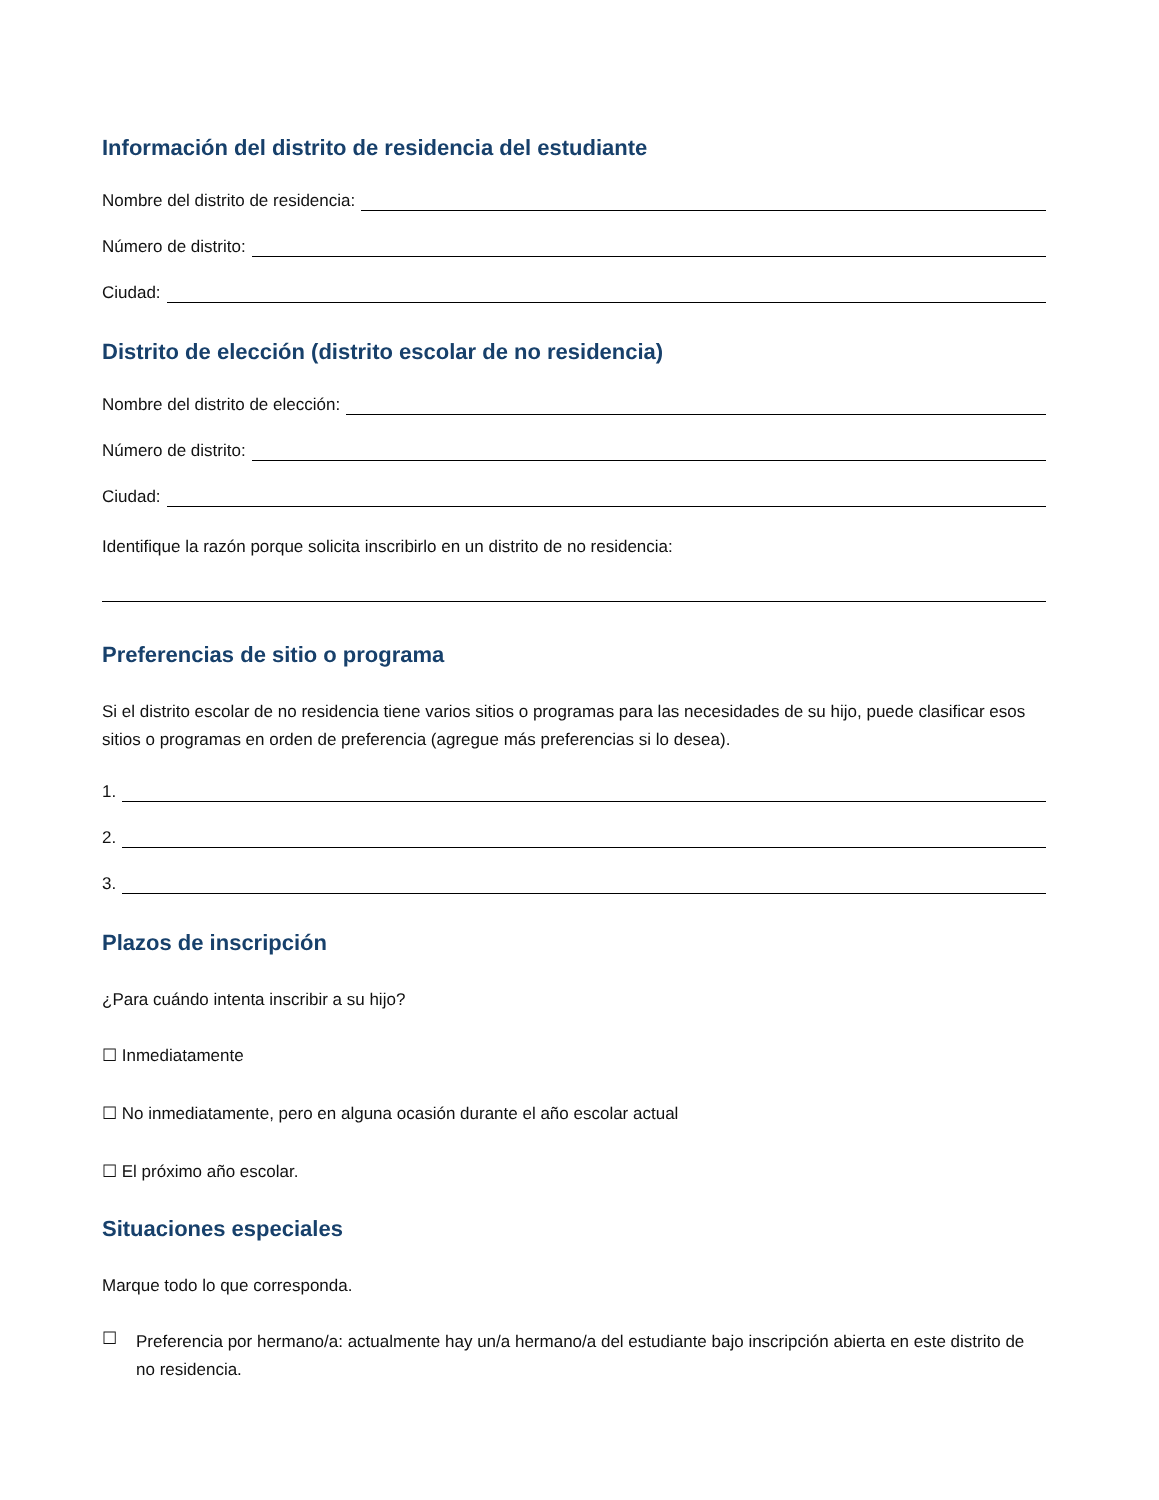Información del distrito de residencia del estudiante
Nombre del distrito de residencia:
Número de distrito:
Ciudad:
Distrito de elección (distrito escolar de no residencia)
Nombre del distrito de elección:
Número de distrito:
Ciudad:
Identifique la razón porque solicita inscribirlo en un distrito de no residencia:
Preferencias de sitio o programa
Si el distrito escolar de no residencia tiene varios sitios o programas para las necesidades de su hijo, puede clasificar esos sitios o programas en orden de preferencia (agregue más preferencias si lo desea).
1.
2.
3.
Plazos de inscripción
¿Para cuándo intenta inscribir a su hijo?
☐ Inmediatamente
☐ No inmediatamente, pero en alguna ocasión durante el año escolar actual
☐ El próximo año escolar.
Situaciones especiales
Marque todo lo que corresponda.
☐
Preferencia por hermano/a: actualmente hay un/a hermano/a del estudiante bajo inscripción abierta en este distrito de no residencia.